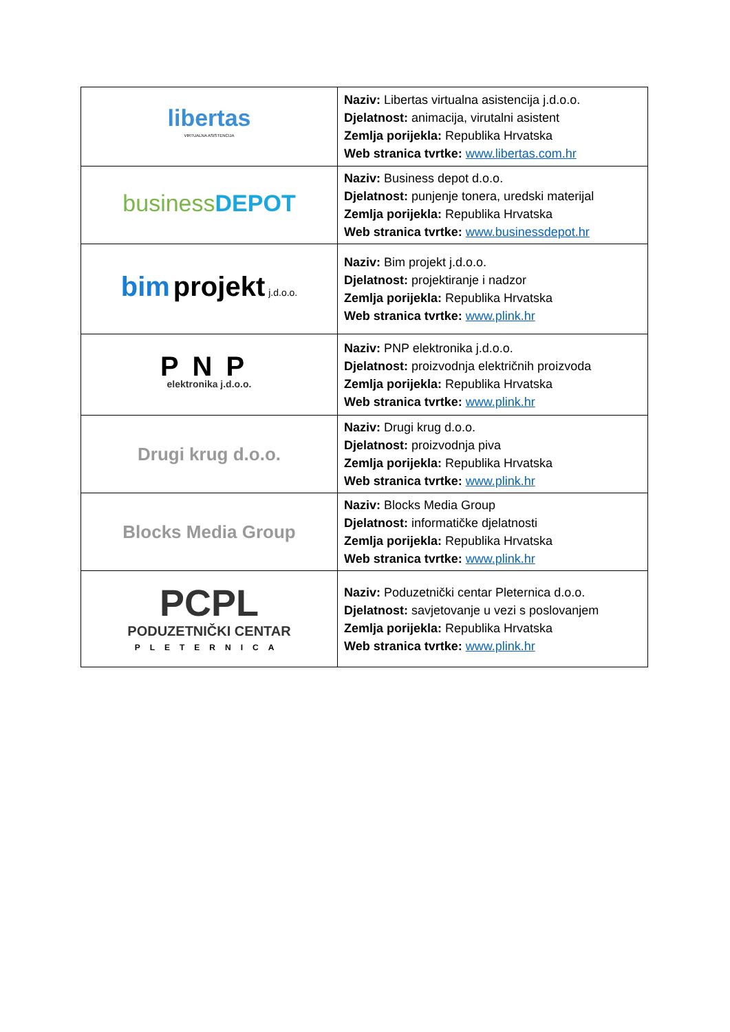| libertas VIRTUALNA ASISTENCIJA | Naziv: Libertas virtualna asistencija j.d.o.o. Djelatnost: animacija, virutalni asistent Zemlja porijekla: Republika Hrvatska Web stranica tvrtke: www.libertas.com.hr |
| business DEPOT | Naziv: Business depot d.o.o. Djelatnost: punjenje tonera, uredski materijal Zemlja porijekla: Republika Hrvatska Web stranica tvrtke: www.businessdepot.hr |
| bim projekt j.d.o.o. | Naziv: Bim projekt j.d.o.o. Djelatnost: projektiranje i nadzor Zemlja porijekla: Republika Hrvatska Web stranica tvrtke: www.plink.hr |
| PNP elektronika j.d.o.o. | Naziv: PNP elektronika j.d.o.o. Djelatnost: proizvodnja električnih proizvoda Zemlja porijekla: Republika Hrvatska Web stranica tvrtke: www.plink.hr |
| Drugi krug d.o.o. | Naziv: Drugi krug d.o.o. Djelatnost: proizvodnja piva Zemlja porijekla: Republika Hrvatska Web stranica tvrtke: www.plink.hr |
| Blocks Media Group | Naziv: Blocks Media Group Djelatnost: informatičke djelatnosti Zemlja porijekla: Republika Hrvatska Web stranica tvrtke: www.plink.hr |
| PCPL PODUZETNIČKI CENTAR PLETERNICA | Naziv: Poduzetnički centar Pleternica d.o.o. Djelatnost: savjetovanje u vezi s poslovanjem Zemlja porijekla: Republika Hrvatska Web stranica tvrtke: www.plink.hr |